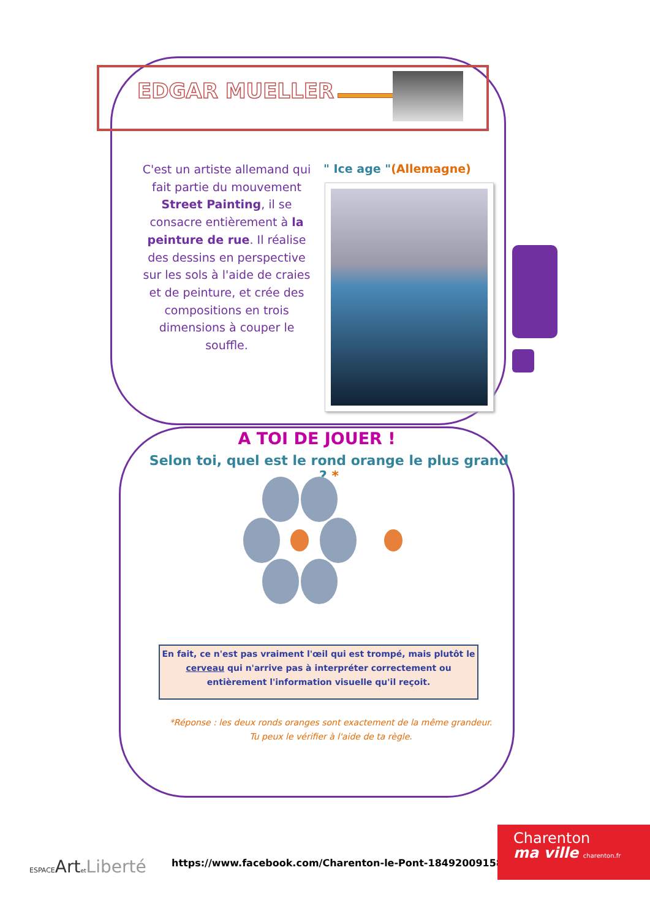EDGAR MUELLER
C'est un artiste allemand qui fait partie du mouvement Street Painting, il se consacre entièrement à la peinture de rue. Il réalise des dessins en perspective sur les sols à l'aide de craies et de peinture, et crée des compositions en trois dimensions à couper le souffle.
" Ice age "(Allemagne)
A TOI DE JOUER !
Selon toi, quel est le rond orange le plus grand ? *
En fait, ce n'est pas vraiment l'œil qui est trompé, mais plutôt le cerveau qui n'arrive pas à interpréter correctement ou entièrement l'information visuelle qu'il reçoit.
*Réponse : les deux ronds oranges sont exactement de la même grandeur.
Tu peux le vérifier à l'aide de ta règle.
ESPACEArtet Liberté
https://www.facebook.com/Charenton-le-Pont-184920091581523/
Charenton
ma ville charenton.fr